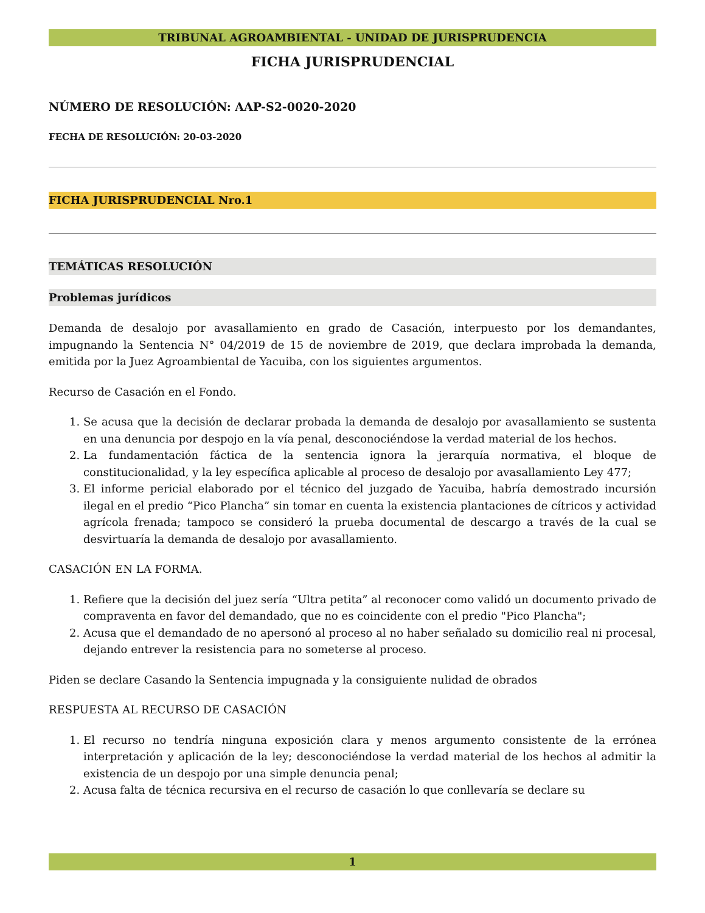TRIBUNAL AGROAMBIENTAL - UNIDAD DE JURISPRUDENCIA
FICHA JURISPRUDENCIAL
NÚMERO DE RESOLUCIÓN: AAP-S2-0020-2020
FECHA DE RESOLUCIÓN: 20-03-2020
FICHA JURISPRUDENCIAL Nro.1
TEMÁTICAS RESOLUCIÓN
Problemas jurídicos
Demanda de desalojo por avasallamiento en grado de Casación, interpuesto por los demandantes, impugnando la Sentencia N° 04/2019 de 15 de noviembre de 2019, que declara improbada la demanda, emitida por la Juez Agroambiental de Yacuiba, con los siguientes argumentos.
Recurso de Casación en el Fondo.
1. Se acusa que la decisión de declarar probada la demanda de desalojo por avasallamiento se sustenta en una denuncia por despojo en la vía penal, desconociéndose la verdad material de los hechos.
2. La fundamentación fáctica de la sentencia ignora la jerarquía normativa, el bloque de constitucionalidad, y la ley específica aplicable al proceso de desalojo por avasallamiento Ley 477;
3. El informe pericial elaborado por el técnico del juzgado de Yacuiba, habría demostrado incursión ilegal en el predio “Pico Plancha” sin tomar en cuenta la existencia plantaciones de cítricos y actividad agrícola frenada; tampoco se consideró la prueba documental de descargo a través de la cual se desvirtuaría la demanda de desalojo por avasallamiento.
CASACIÓN EN LA FORMA.
1. Refiere que la decisión del juez sería “Ultra petita” al reconocer como validó un documento privado de compraventa en favor del demandado, que no es coincidente con el predio "Pico Plancha";
2. Acusa que el demandado de no apersonó al proceso al no haber señalado su domicilio real ni procesal, dejando entrever la resistencia para no someterse al proceso.
Piden se declare Casando la Sentencia impugnada y la consiguiente nulidad de obrados
RESPUESTA AL RECURSO DE CASACIÓN
1. El recurso no tendría ninguna exposición clara y menos argumento consistente de la errónea interpretación y aplicación de la ley; desconociéndose la verdad material de los hechos al admitir la existencia de un despojo por una simple denuncia penal;
2. Acusa falta de técnica recursiva en el recurso de casación lo que conllevaría se declare su
1